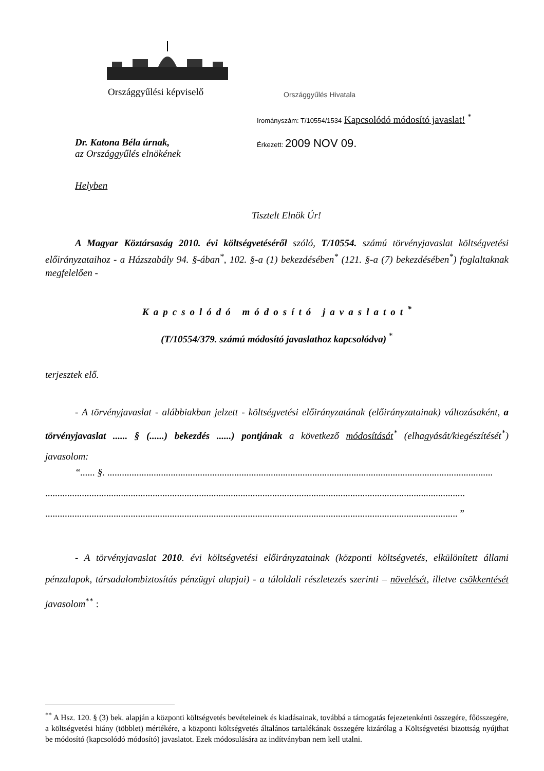Országgyűlési képviselő Országgyűlés Hivatala
Irományszám: T/10554/1534 Kapcsolódó módosító javaslat! <sup>*</sup>
Érkezett: 2009 NOV 09.
Dr. Katona Béla úrnak,
az Országgyűlés elnökének
Helyben
Tisztelt Elnök Úr!
A Magyar Köztársaság 2010. évi költségvetéséről szóló, T/10554. számú törvényjavaslat költségvetési előirányzataihoz - a Házszabály 94. §-ában<sup>*</sup>, 102. §-a (1) bekezdésében<sup>*</sup> (121. §-a (7) bekezdésében<sup>*</sup>) foglaltaknak megfelelően -
Kapcsolódó módosító javaslatot<sup>*</sup>
(T/10554/379. számú módosító javaslathoz kapcsolódva) <sup>*</sup>
terjesztek elő.
- A törvényjavaslat - alábbiakban jelzett - költségvetési előirányzatának (előirányzatainak) változásaként, a törvényjavaslat ...... § (......) bekezdés ......) pontjának a következő módosítását<sup>*</sup> (elhagyását/kiegészítését<sup>*</sup>) javasolom:
“...... §. ..............................................................................................................................................................
............................................................................................................................................................................
......................................................................................................................................................................... ”
- A törvényjavaslat 2010. évi költségvetési előirányzatainak (központi költségvetés, elkülönített állami pénzalapok, társadalombiztosítás pénzügyi alapjai) - a túloldali részletezés szerinti – növelését, illetve csökkentését javasolom<sup>**</sup> :
<sup>**</sup> A Hsz. 120. § (3) bek. alapján a központi költségvetés bevételeinek és kiadásainak, továbbá a támogatás fejezetenkénti összegére, főösszegére, a költségvetési hiány (többlet) mértékére, a központi költségvetés általános tartalékának összegére kizárólag a Költségvetési bizottság nyújthat be módosító (kapcsolódó módosító) javaslatot. Ezek módosulására az indítványban nem kell utalni.